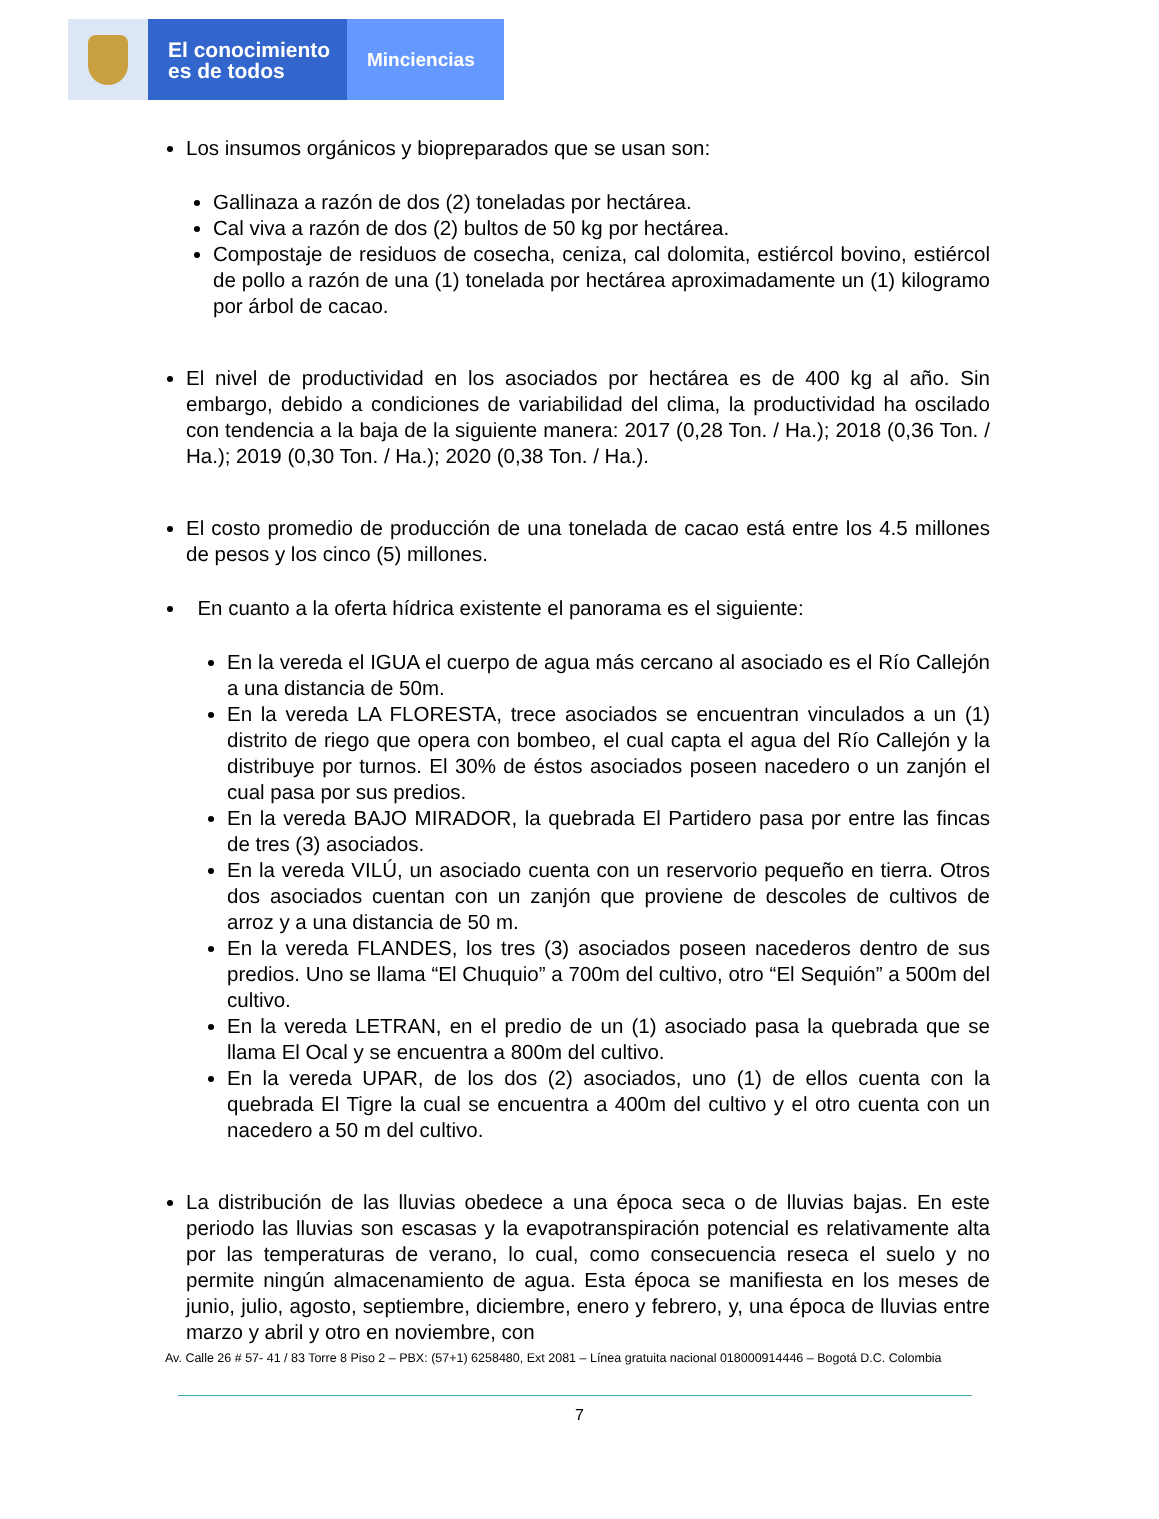El conocimiento
es de todos
Minciencias
Los insumos orgánicos y biopreparados que se usan son:
Gallinaza a razón de dos (2) toneladas por hectárea.
Cal viva a razón de dos (2) bultos de 50 kg por hectárea.
Compostaje de residuos de cosecha, ceniza, cal dolomita, estiércol bovino, estiércol de pollo a razón de una (1) tonelada por hectárea aproximadamente un (1) kilogramo por árbol de cacao.
El nivel de productividad en los asociados por hectárea es de 400 kg al año. Sin embargo, debido a condiciones de variabilidad del clima, la productividad ha oscilado con tendencia a la baja de la siguiente manera: 2017 (0,28 Ton. / Ha.); 2018 (0,36 Ton. / Ha.); 2019 (0,30 Ton. / Ha.); 2020 (0,38 Ton. / Ha.).
El costo promedio de producción de una tonelada de cacao está entre los 4.5 millones de pesos y los cinco (5) millones.
En cuanto a la oferta hídrica existente el panorama es el siguiente:
En la vereda el IGUA el cuerpo de agua más cercano al asociado es el Río Callejón a una distancia de 50m.
En la vereda LA FLORESTA, trece asociados se encuentran vinculados a un (1) distrito de riego que opera con bombeo, el cual capta el agua del Río Callejón y la distribuye por turnos. El 30% de éstos asociados poseen nacedero o un zanjón el cual pasa por sus predios.
En la vereda BAJO MIRADOR, la quebrada El Partidero pasa por entre las fincas de tres (3) asociados.
En la vereda VILÚ, un asociado cuenta con un reservorio pequeño en tierra. Otros dos asociados cuentan con un zanjón que proviene de descoles de cultivos de arroz y a una distancia de 50 m.
En la vereda FLANDES, los tres (3) asociados poseen nacederos dentro de sus predios. Uno se llama “El Chuquio” a 700m del cultivo, otro “El Sequión” a 500m del cultivo.
En la vereda LETRAN, en el predio de un (1) asociado pasa la quebrada que se llama El Ocal y se encuentra a 800m del cultivo.
En la vereda UPAR, de los dos (2) asociados, uno (1) de ellos cuenta con la quebrada El Tigre la cual se encuentra a 400m del cultivo y el otro cuenta con un nacedero a 50 m del cultivo.
La distribución de las lluvias obedece a una época seca o de lluvias bajas. En este periodo las lluvias son escasas y la evapotranspiración potencial es relativamente alta por las temperaturas de verano, lo cual, como consecuencia reseca el suelo y no permite ningún almacenamiento de agua. Esta época se manifiesta en los meses de junio, julio, agosto, septiembre, diciembre, enero y febrero, y, una época de lluvias entre marzo y abril y otro en noviembre, con
Av. Calle 26 # 57- 41 / 83 Torre 8 Piso 2 – PBX: (57+1) 6258480, Ext 2081 – Línea gratuita nacional 018000914446 – Bogotá D.C. Colombia
7